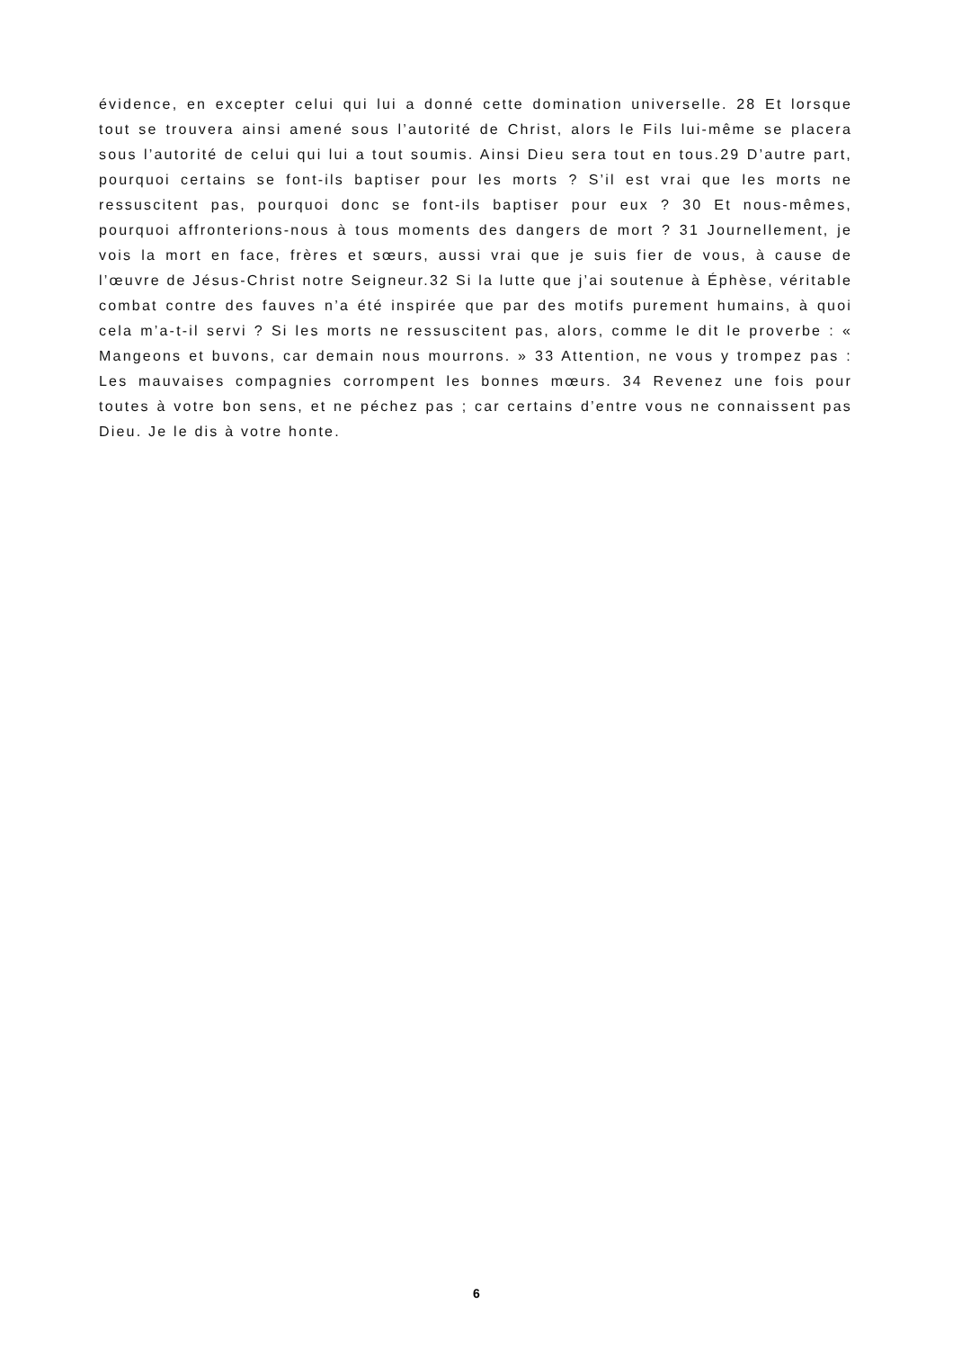évidence, en excepter celui qui lui a donné cette domination universelle. 28 Et lorsque tout se trouvera ainsi amené sous l’autorité de Christ, alors le Fils lui-même se placera sous l’autorité de celui qui lui a tout soumis. Ainsi Dieu sera tout en tous.29 D’autre part, pourquoi certains se font-ils baptiser pour les morts ? S’il est vrai que les morts ne ressuscitent pas, pourquoi donc se font-ils baptiser pour eux ? 30 Et nous-mêmes, pourquoi affronterions-nous à tous moments des dangers de mort ? 31 Journellement, je vois la mort en face, frères et sœurs, aussi vrai que je suis fier de vous, à cause de l’œuvre de Jésus-Christ notre Seigneur.32 Si la lutte que j’ai soutenue à Éphèse, véritable combat contre des fauves n’a été inspirée que par des motifs purement humains, à quoi cela m’a-t-il servi ? Si les morts ne ressuscitent pas, alors, comme le dit le proverbe : « Mangeons et buvons, car demain nous mourrons. » 33 Attention, ne vous y trompez pas : Les mauvaises compagnies corrompent les bonnes mœurs. 34 Revenez une fois pour toutes à votre bon sens, et ne péchez pas ; car certains d’entre vous ne connaissent pas Dieu. Je le dis à votre honte.
6